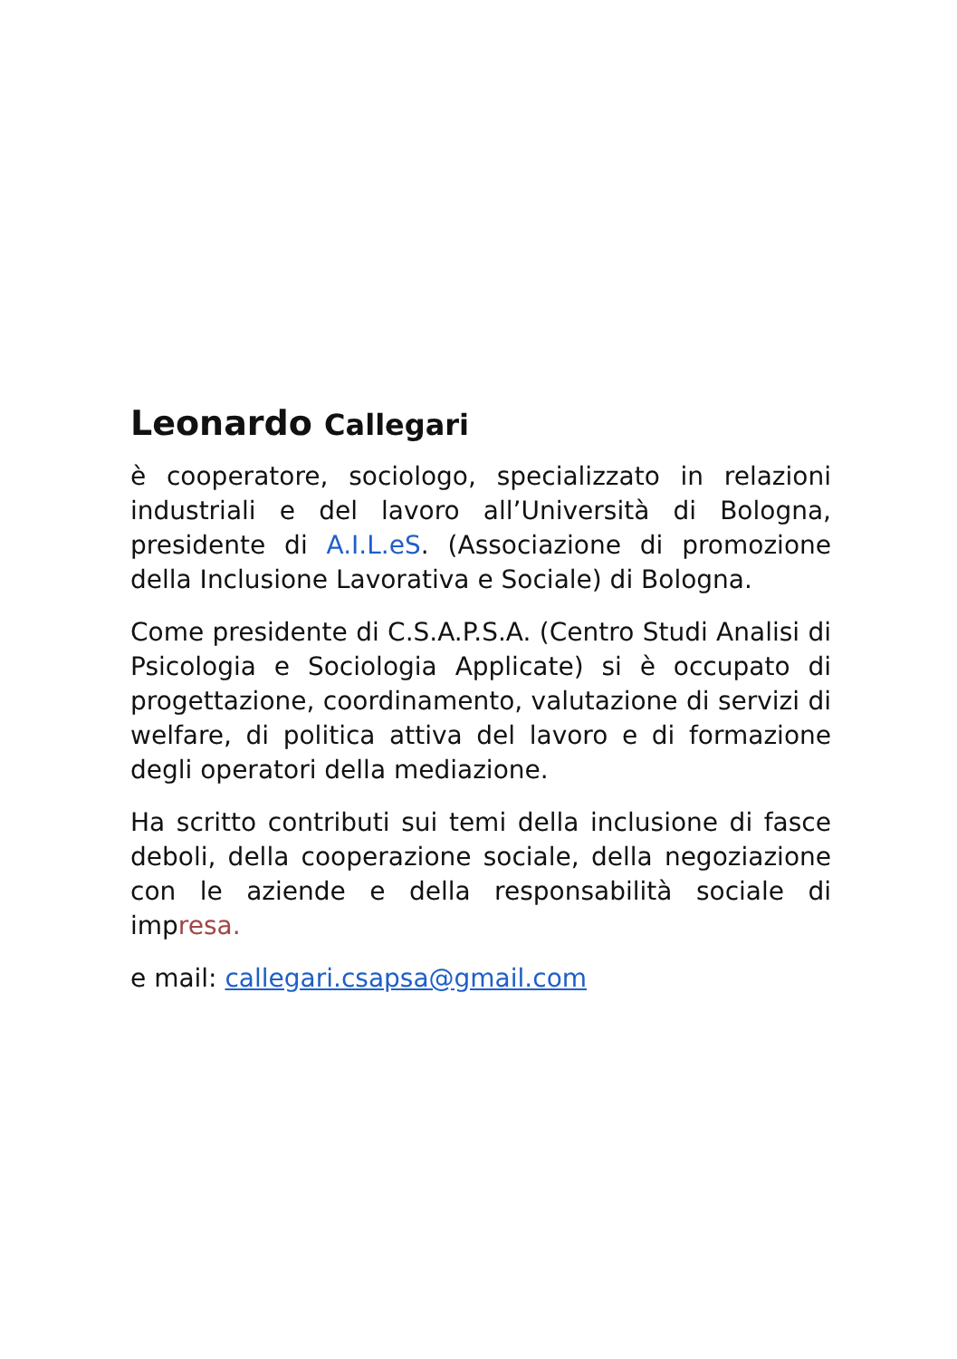Leonardo Callegari
è cooperatore, sociologo, specializzato in relazioni industriali e del lavoro all’Università di Bologna, presidente di A.I.L.eS. (Associazione di promozione della Inclusione Lavorativa e Sociale) di Bologna.
Come presidente di C.S.A.P.S.A. (Centro Studi Analisi di Psicologia e Sociologia Applicate) si è occupato di progettazione, coordinamento, valutazione di servizi di welfare, di politica attiva del lavoro e di formazione degli operatori della mediazione.
Ha scritto contributi sui temi della inclusione di fasce deboli, della cooperazione sociale, della negoziazione con le aziende e della responsabilità sociale di impresa.
e mail: callegari.csapsa@gmail.com